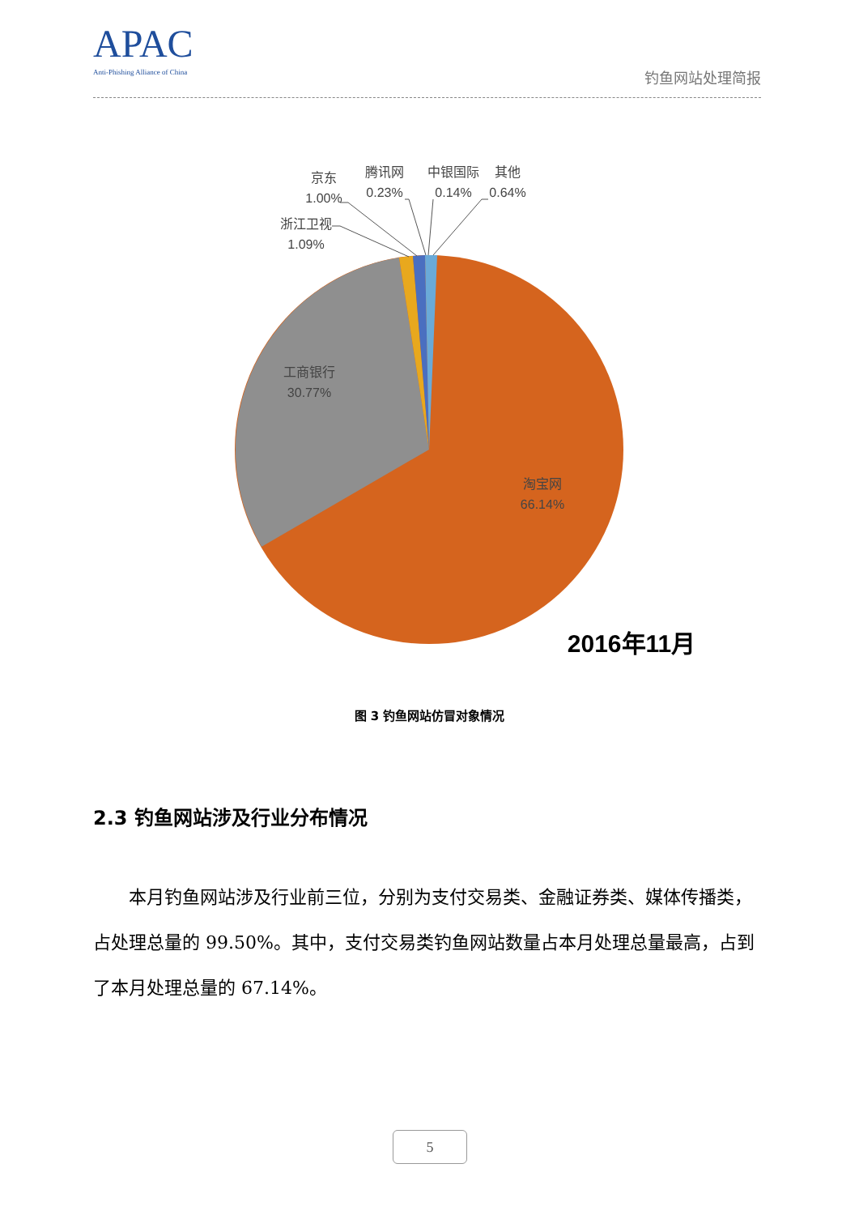APAC
Anti-Phishing Alliance of China
钓鱼网站处理简报
京东
1.00%
腾讯网
0.23%
中银国际
0.14%
其他
0.64%
浙江卫视
1.09%
工商银行
30.77%
淘宝网
66.14%
2016年11月
图 3 钓鱼网站仿冒对象情况
2.3 钓鱼网站涉及行业分布情况
本月钓鱼网站涉及行业前三位，分别为支付交易类、金融证券类、媒体传播类，占处理总量的 99.50%。其中，支付交易类钓鱼网站数量占本月处理总量最高，占到了本月处理总量的 67.14%。
5